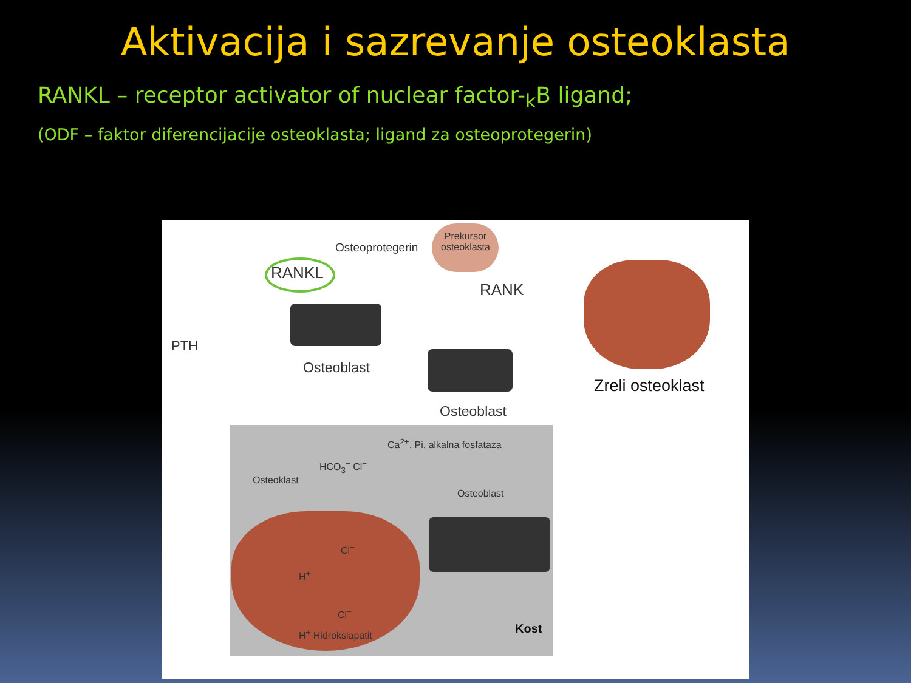Aktivacija i sazrevanje osteoklasta
RANKL – receptor activator of nuclear factor-<sub>k</sub>B ligand;
(ODF – faktor diferencijacije osteoklasta; ligand za osteoprotegerin)
Osteoprotegerin
Prekursor
osteoklasta
RANKL
RANK
PTH
Osteoblast
Osteoblast
Zreli osteoklast
Ca<sup>2+</sup>, Pi, alkalna fosfataza
HCO<sub>3</sub><sup>−</sup> Cl<sup>−</sup>
Osteoklast
Osteoblast
Cl<sup>−</sup>
H<sup>+</sup>
Cl<sup>−</sup>
H<sup>+</sup> Hidroksiapatit Kost